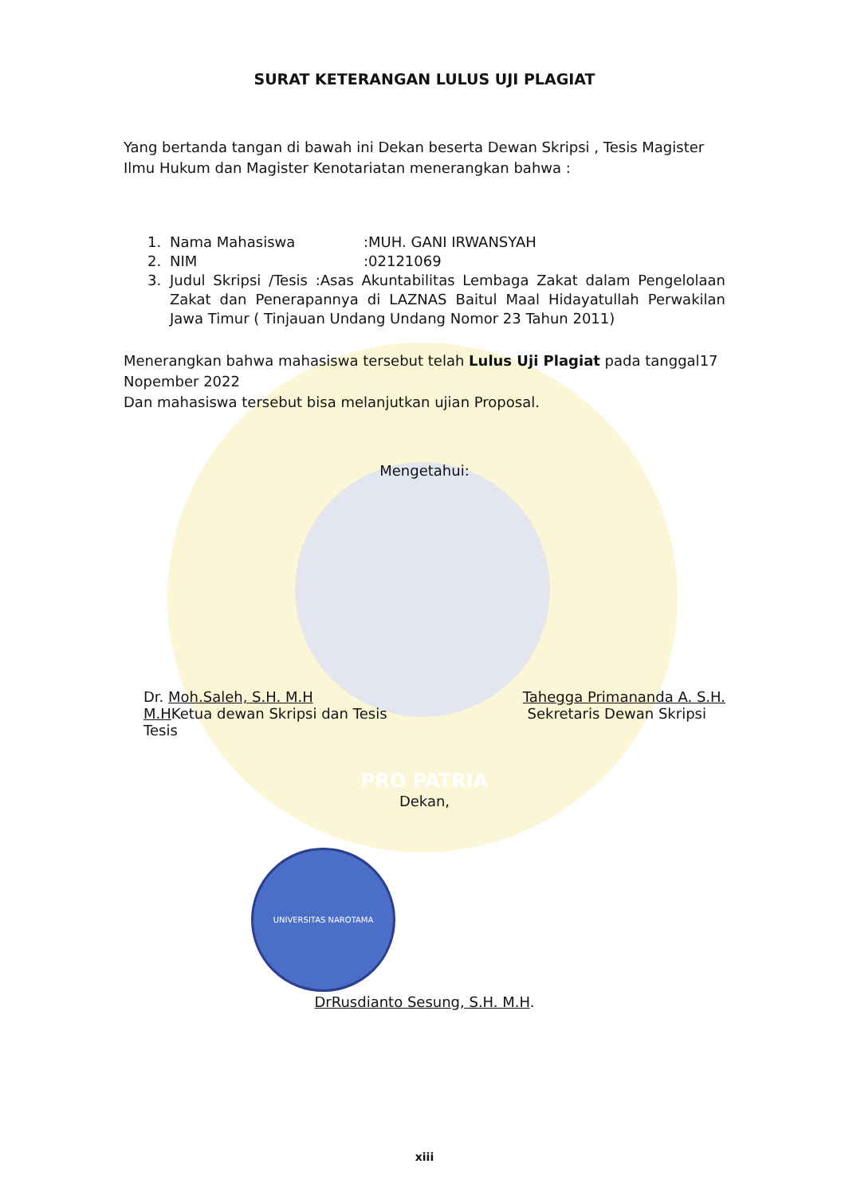SURAT KETERANGAN LULUS UJI PLAGIAT
Yang bertanda tangan di bawah ini Dekan beserta Dewan Skripsi , Tesis Magister Ilmu Hukum dan Magister Kenotariatan menerangkan bahwa :
1. Nama Mahasiswa:MUH. GANI IRWANSYAH
2. NIM:02121069
3. Judul Skripsi /Tesis :Asas Akuntabilitas Lembaga Zakat dalam Pengelolaan Zakat dan Penerapannya di LAZNAS Baitul Maal Hidayatullah Perwakilan Jawa Timur ( Tinjauan Undang Undang Nomor 23 Tahun 2011)
Menerangkan bahwa mahasiswa tersebut telah Lulus Uji Plagiat pada tanggal17 Nopember 2022
Dan mahasiswa tersebut bisa melanjutkan ujian Proposal.
Mengetahui:
Dr. Moh.Saleh, S.H. M.H
M.HKetua dewan Skripsi dan Tesis
Tesis
Tahegga Primananda A. S.H.
Sekretaris Dewan Skripsi
PRO PATRIA
Dekan,
UNIVERSITAS NAROTAMA
DrRusdianto Sesung, S.H. M.H.
xiii